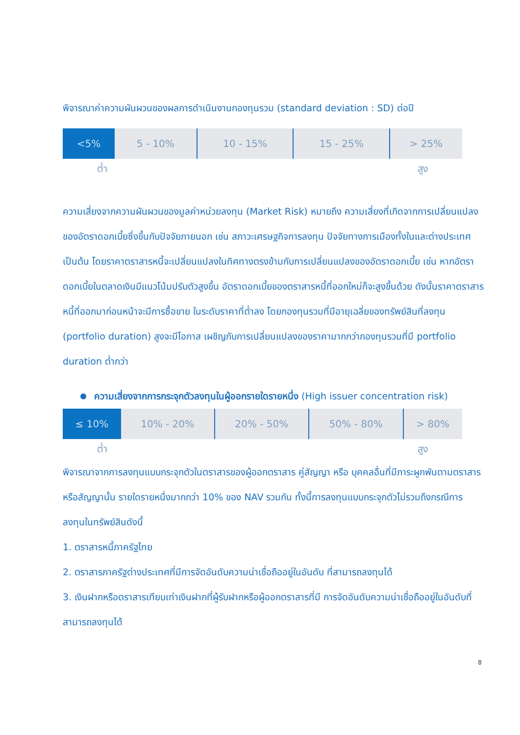พิจารณาค่าความผันผวนของผลการดำเนินงานกองทุนรวม (standard deviation : SD) ต่อปี
| <5% | 5 - 10% | 10 - 15% | 15 - 25% | > 25% |
ต่ำ สูง
ความเสี่ยงจากความผันผวนของมูลค่าหน่วยลงทุน (Market Risk) หมายถึง ความเสี่ยงที่เกิดจากการเปลี่ยนแปลงของอัตราดอกเบี้ยซึ่งขึ้นกับปัจจัยภายนอก เช่น สภาวะเศรษฐกิจการลงทุน ปัจจัยทางการเมืองทั้งในและต่างประเทศ เป็นต้น โดยราคาตราสารหนี้จะเปลี่ยนแปลงในทิศทางตรงข้ามกับการเปลี่ยนแปลงของอัตราดอกเบี้ย เช่น หากอัตราดอกเบี้ยในตลาดเงินมีแนวโน้มปรับตัวสูงขึ้น อัตราดอกเบี้ยของตราสารหนี้ที่ออกใหม่ก็จะสูงขึ้นด้วย ดังนั้นราคาตราสารหนี้ที่ออกมาก่อนหน้าจะมีการซื้อขาย ในระดับราคาที่ต่ำลง โดยกองทุนรวมที่มีอายุเฉลี่ยของทรัพย์สินที่ลงทุน (portfolio duration) สูงจะมีโอกาส เผชิญกับการเปลี่ยนแปลงของราคามากกว่ากองทุนรวมที่มี portfolio duration ต่ำกว่า
ความเสี่ยงจากการกระจุกตัวลงทุนในผู้ออกรายใดรายหนึ่ง (High issuer concentration risk)
| ≤ 10% | 10% - 20% | 20% - 50% | 50% - 80% | > 80% |
ต่ำ สูง
พิจารณาจากการลงทุนแบบกระจุกตัวในตราสารของผู้ออกตราสาร คู่สัญญา หรือ บุคคลอื่นที่มีภาระผูกพันตามตราสารหรือสัญญานั้น รายใดรายหนึ่งมากกว่า 10% ของ NAV รวมกัน ทั้งนี้การลงทุนแบบกระจุกตัวไม่รวมถึงกรณีการลงทุนในทรัพย์สินดังนี้
1. ตราสารหนี้ภาครัฐไทย
2. ตราสารภาครัฐต่างประเทศที่มีการจัดอันดับความน่าเชื่อถืออยู่ในอันดับ ที่สามารถลงทุนได้
3. เงินฝากหรือตราสารเทียบเท่าเงินฝากที่ผู้รับฝากหรือผู้ออกตราสารที่มี การจัดอันดับความน่าเชื่อถืออยู่ในอันดับที่สามารถลงทุนได้
8